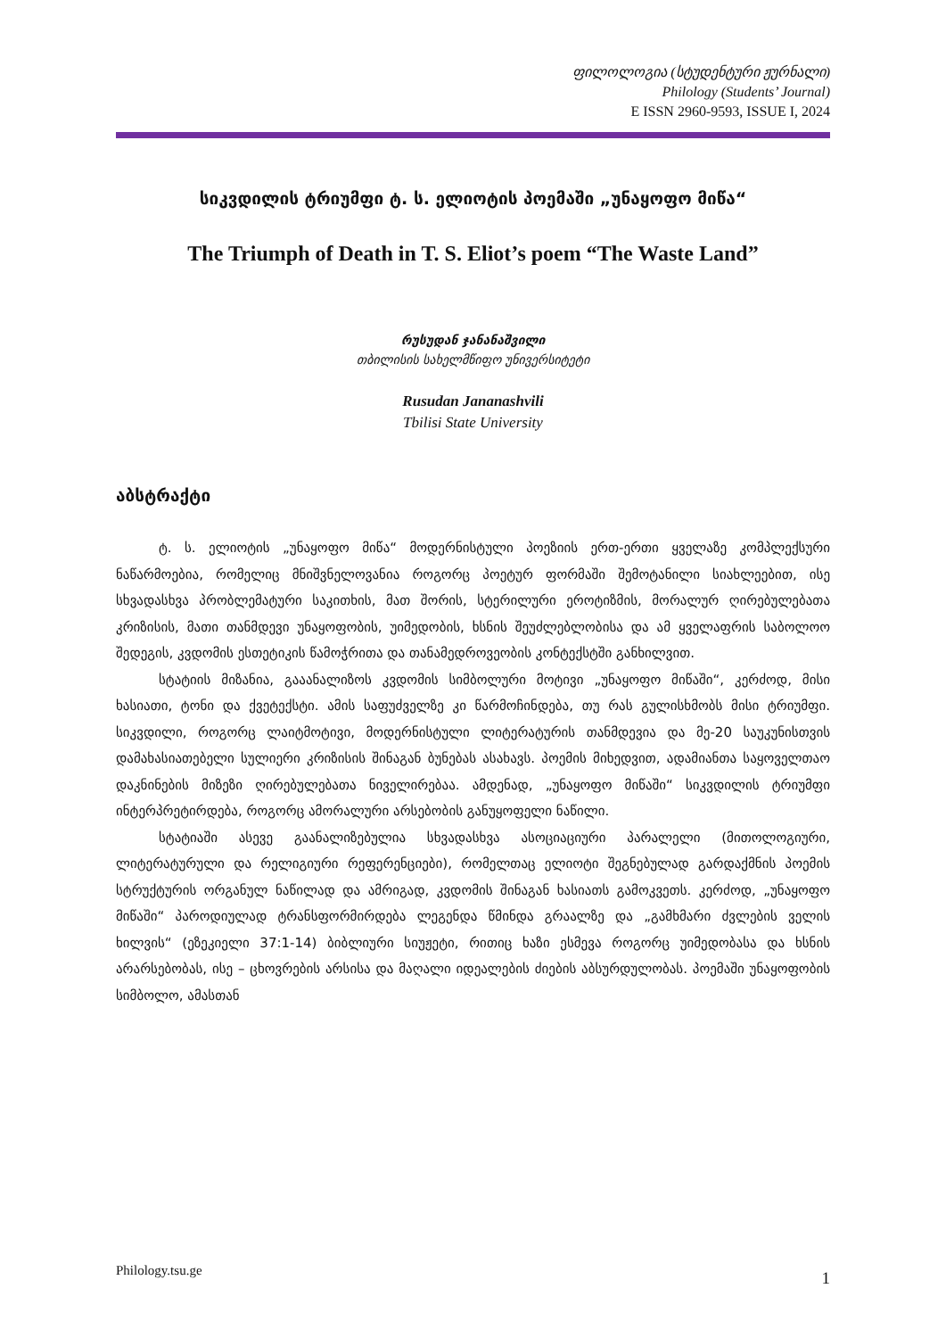ფილოლოგია (სტუდენტური ჟურნალი)
Philology (Students’ Journal)
E ISSN 2960-9593, ISSUE I, 2024
სიკვდილის ტრიუმფი ტ. ს. ელიოტის პოემაში „უნაყოფო მიწა“
The Triumph of Death in T. S. Eliot’s poem “The Waste Land”
რუსუდან ჯანანაშვილი
თბილისის სახელმწიფო უნივერსიტეტი
Rusudan Jananashvili
Tbilisi State University
აბსტრაქტი
ტ. ს. ელიოტის „უნაყოფო მიწა“ მოდერნისტული პოეზიის ერთ-ერთი ყველაზე კომპლექსური ნაწარმოებია, რომელიც მნიშვნელოვანია როგორც პოეტურ ფორმაში შემოტანილი სიახლეებით, ისე სხვადასხვა პრობლემატური საკითხის, მათ შორის, სტერილური ეროტიზმის, მორალურ ღირებულებათა კრიზისის, მათი თანმდევი უნაყოფობის, უიმედობის, ხსნის შეუძლებლობისა და ამ ყველაფრის საბოლოო შედეგის, კვდომის ესთეტიკის წამოჭრითა და თანამედროვეობის კონტექსტში განხილვით.
სტატიის მიზანია, გააანალიზოს კვდომის სიმბოლური მოტივი „უნაყოფო მიწაში“, კერძოდ, მისი ხასიათი, ტონი და ქვეტექსტი. ამის საფუძველზე კი წარმოჩინდება, თუ რას გულისხმობს მისი ტრიუმფი. სიკვდილი, როგორც ლაიტმოტივი, მოდერნისტული ლიტერატურის თანმდევია და მე-20 საუკუნისთვის დამახასიათებელი სულიერი კრიზისის შინაგან ბუნებას ასახავს. პოემის მიხედვით, ადამიანთა საყოველთაო დაკნინების მიზეზი ღირებულებათა ნიველირებაა. ამდენად, „უნაყოფო მიწაში“ სიკვდილის ტრიუმფი ინტერპრეტირდება, როგორც ამორალური არსებობის განუყოფელი ნაწილი.
სტატიაში ასევე გაანალიზებულია სხვადასხვა ასოციაციური პარალელი (მითოლოგიური, ლიტერატურული და რელიგიური რეფერენციები), რომელთაც ელიოტი შეგნებულად გარდაქმნის პოემის სტრუქტურის ორგანულ ნაწილად და ამრიგად, კვდომის შინაგან ხასიათს გამოკვეთს. კერძოდ, „უნაყოფო მიწაში“ პაროდიულად ტრანსფორმირდება ლეგენდა წმინდა გრაალზე და „გამხმარი ძვლების ველის ხილვის“ (ეზეკიელი 37:1-14) ბიბლიური სიუჟეტი, რითიც ხაზი ესმევა როგორც უიმედობასა და ხსნის არარსებობას, ისე – ცხოვრების არსისა და მაღალი იდეალების ძიების აბსურდულობას. პოემაში უნაყოფობის სიმბოლო, ამასთან
Philology.tsu.ge 1